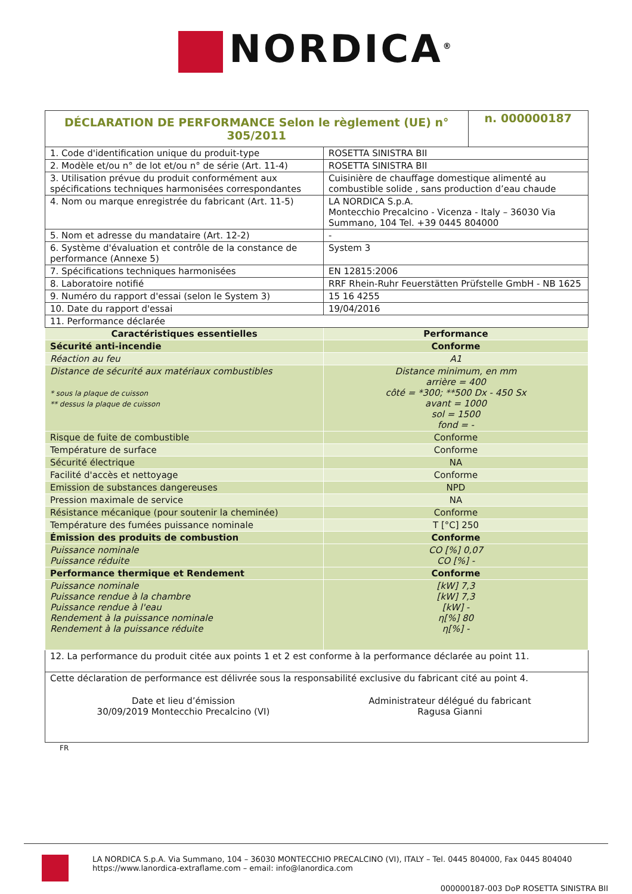NORDICA<sup>®</sup>
| DÉCLARATION DE PERFORMANCE Selon le règlement (UE) n° 305/2011 | | n. 000000187 |
| 1. Code d'identification unique du produit-type | ROSETTA SINISTRA BII | |
| 2. Modèle et/ou n° de lot et/ou n° de série (Art. 11-4) | ROSETTA SINISTRA BII | |
| 3. Utilisation prévue du produit conformément aux spécifications techniques harmonisées correspondantes | Cuisinière de chauffage domestique alimenté au combustible solide , sans production d’eau chaude | |
| 4. Nom ou marque enregistrée du fabricant (Art. 11-5) | LA NORDICA S.p.A. Montecchio Precalcino - Vicenza - Italy – 36030 Via Summano, 104 Tel. +39 0445 804000 | |
| 5. Nom et adresse du mandataire (Art. 12-2) | - | |
| 6. Système d'évaluation et contrôle de la constance de performance (Annexe 5) | System 3 | |
| 7. Spécifications techniques harmonisées | EN 12815:2006 | |
| 8. Laboratoire notifié | RRF Rhein-Ruhr Feuerstätten Prüfstelle GmbH - NB 1625 | |
| 9. Numéro du rapport d'essai (selon le System 3) | 15 16 4255 | |
| 10. Date du rapport d'essai | 19/04/2016 | |
| 11. Performance déclarée | | |
| Caractéristiques essentielles | Performance | |
| Sécurité anti-incendie | Conforme | |
| Réaction au feu | A1 | |
| Distance de sécurité aux matériaux combustibles * sous la plaque de cuisson ** dessus la plaque de cuisson | Distance minimum, en mm arrière = 400 côté = *300; **500 Dx - 450 Sx avant = 1000 sol = 1500 fond = - | |
| Risque de fuite de combustible | Conforme | |
| Température de surface | Conforme | |
| Sécurité électrique | NA | |
| Facilité d'accès et nettoyage | Conforme | |
| Emission de substances dangereuses | NPD | |
| Pression maximale de service | NA | |
| Résistance mécanique (pour soutenir la cheminée) | Conforme | |
| Température des fumées puissance nominale | T [°C] 250 | |
| Émission des produits de combustion | Conforme | |
| Puissance nominale Puissance réduite | CO [%] 0,07 CO [%] - | |
| Performance thermique et Rendement | Conforme | |
| Puissance nominale Puissance rendue à la chambre Puissance rendue à l'eau Rendement à la puissance nominale Rendement à la puissance réduite | [kW] 7,3 [kW] 7,3 [kW] - η[%] 80 η[%] - | |
| 12. La performance du produit citée aux points 1 et 2 est conforme à la performance déclarée au point 11. | | |
| Cette déclaration de performance est délivrée sous la responsabilité exclusive du fabricant cité au point 4. Date et lieu d’émission 30/09/2019 Montecchio Precalcino (VI) Administrateur délégué du fabricant Ragusa Gianni | | |
FR
LA NORDICA S.p.A. Via Summano, 104 – 36030 MONTECCHIO PRECALCINO (VI), ITALY – Tel. 0445 804000, Fax 0445 804040
https://www.lanordica-extraflame.com – email: info@lanordica.com
000000187-003 DoP ROSETTA SINISTRA BII